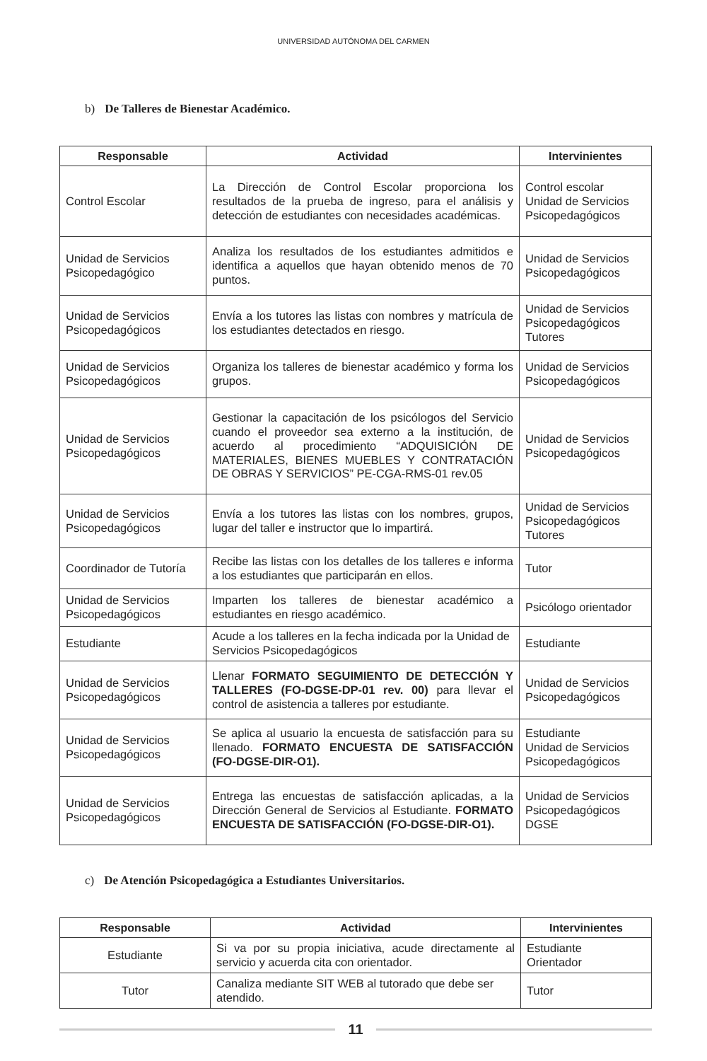UNIVERSIDAD AUTÓNOMA DEL CARMEN
b) De Talleres de Bienestar Académico.
| Responsable | Actividad | Intervinientes |
| --- | --- | --- |
| Control Escolar | La Dirección de Control Escolar proporciona los resultados de la prueba de ingreso, para el análisis y detección de estudiantes con necesidades académicas. | Control escolar Unidad de Servicios Psicopedagógicos |
| Unidad de Servicios Psicopedagógico | Analiza los resultados de los estudiantes admitidos e identifica a aquellos que hayan obtenido menos de 70 puntos. | Unidad de Servicios Psicopedagógicos |
| Unidad de Servicios Psicopedagógicos | Envía a los tutores las listas con nombres y matrícula de los estudiantes detectados en riesgo. | Unidad de Servicios Psicopedagógicos Tutores |
| Unidad de Servicios Psicopedagógicos | Organiza los talleres de bienestar académico y forma los grupos. | Unidad de Servicios Psicopedagógicos |
| Unidad de Servicios Psicopedagógicos | Gestionar la capacitación de los psicólogos del Servicio cuando el proveedor sea externo a la institución, de acuerdo al procedimiento “ADQUISICIÓN DE MATERIALES, BIENES MUEBLES Y CONTRATACIÓN DE OBRAS Y SERVICIOS” PE-CGA-RMS-01 rev.05 | Unidad de Servicios Psicopedagógicos |
| Unidad de Servicios Psicopedagógicos | Envía a los tutores las listas con los nombres, grupos, lugar del taller e instructor que lo impartirá. | Unidad de Servicios Psicopedagógicos Tutores |
| Coordinador de Tutoría | Recibe las listas con los detalles de los talleres e informa a los estudiantes que participarán en ellos. | Tutor |
| Unidad de Servicios Psicopedagógicos | Imparten los talleres de bienestar académico a estudiantes en riesgo académico. | Psicólogo orientador |
| Estudiante | Acude a los talleres en la fecha indicada por la Unidad de Servicios Psicopedagógicos | Estudiante |
| Unidad de Servicios Psicopedagógicos | Llenar FORMATO SEGUIMIENTO DE DETECCIÓN Y TALLERES (FO-DGSE-DP-01 rev. 00) para llevar el control de asistencia a talleres por estudiante. | Unidad de Servicios Psicopedagógicos |
| Unidad de Servicios Psicopedagógicos | Se aplica al usuario la encuesta de satisfacción para su llenado. FORMATO ENCUESTA DE SATISFACCIÓN (FO-DGSE-DIR-O1). | Estudiante Unidad de Servicios Psicopedagógicos |
| Unidad de Servicios Psicopedagógicos | Entrega las encuestas de satisfacción aplicadas, a la Dirección General de Servicios al Estudiante. FORMATO ENCUESTA DE SATISFACCIÓN (FO-DGSE-DIR-O1). | Unidad de Servicios Psicopedagógicos DGSE |
c) De Atención Psicopedagógica a Estudiantes Universitarios.
| Responsable | Actividad | Intervinientes |
| --- | --- | --- |
| Estudiante | Si va por su propia iniciativa, acude directamente al servicio y acuerda cita con orientador. | Estudiante Orientador |
| Tutor | Canaliza mediante SIT WEB al tutorado que debe ser atendido. | Tutor |
11